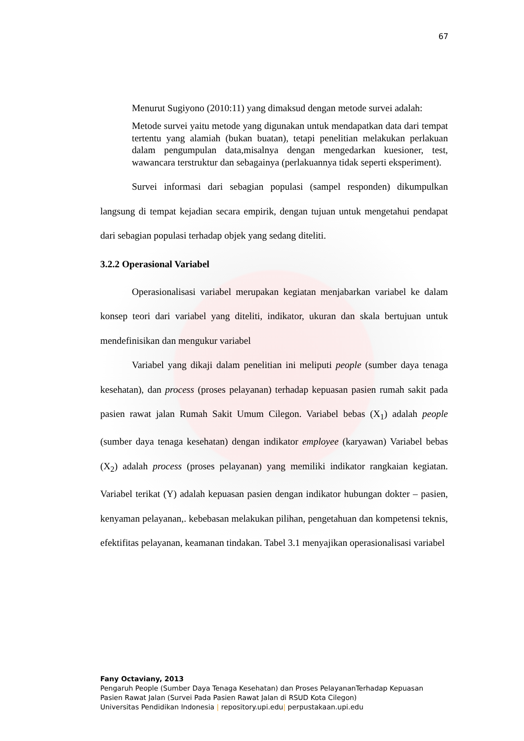67
Menurut Sugiyono (2010:11) yang dimaksud dengan metode survei adalah:
Metode survei yaitu metode yang digunakan untuk mendapatkan data dari tempat tertentu yang alamiah (bukan buatan), tetapi penelitian melakukan perlakuan dalam pengumpulan data,misalnya dengan mengedarkan kuesioner, test, wawancara terstruktur dan sebagainya (perlakuannya tidak seperti eksperiment).
Survei informasi dari sebagian populasi (sampel responden) dikumpulkan langsung di tempat kejadian secara empirik, dengan tujuan untuk mengetahui pendapat dari sebagian populasi terhadap objek yang sedang diteliti.
3.2.2 Operasional Variabel
Operasionalisasi variabel merupakan kegiatan menjabarkan variabel ke dalam konsep teori dari variabel yang diteliti, indikator, ukuran dan skala bertujuan untuk mendefinisikan dan mengukur variabel
Variabel yang dikaji dalam penelitian ini meliputi people (sumber daya tenaga kesehatan), dan process (proses pelayanan) terhadap kepuasan pasien rumah sakit pada pasien rawat jalan Rumah Sakit Umum Cilegon. Variabel bebas (X<sub>1</sub>) adalah people (sumber daya tenaga kesehatan) dengan indikator employee (karyawan) Variabel bebas (X<sub>2</sub>) adalah process (proses pelayanan) yang memiliki indikator rangkaian kegiatan. Variabel terikat (Y) adalah kepuasan pasien dengan indikator hubungan dokter – pasien, kenyaman pelayanan,. kebebasan melakukan pilihan, pengetahuan dan kompetensi teknis, efektifitas pelayanan, keamanan tindakan. Tabel 3.1 menyajikan operasionalisasi variabel
Fany Octaviany, 2013
Pengaruh People (Sumber Daya Tenaga Kesehatan) dan Proses PelayananTerhadap Kepuasan
Pasien Rawat Jalan (Survei Pada Pasien Rawat Jalan di RSUD Kota Cilegon)
Universitas Pendidikan Indonesia | repository.upi.edu| perpustakaan.upi.edu